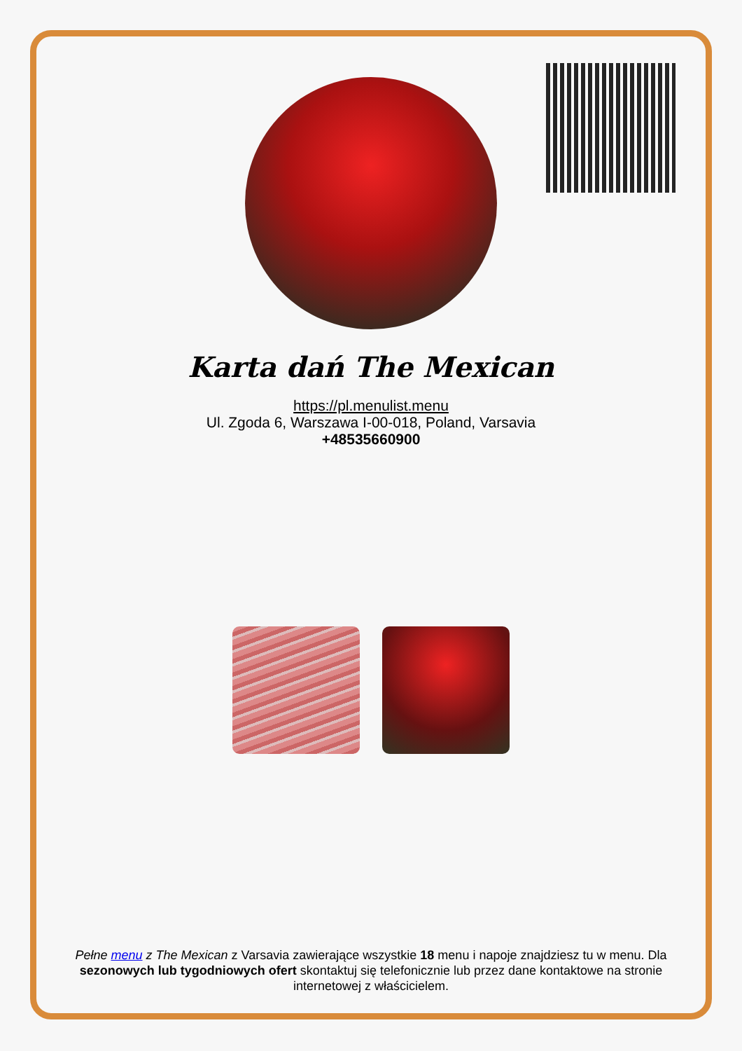Karta dań The Mexican
https://pl.menulist.menu
Ul. Zgoda 6, Warszawa I-00-018, Poland, Varsavia
+48535660900
Pełne menu z The Mexican z Varsavia zawierające wszystkie 18 menu i napoje znajdziesz tu w menu. Dla sezonowych lub tygodniowych ofert skontaktuj się telefonicznie lub przez dane kontaktowe na stronie internetowej z właścicielem.